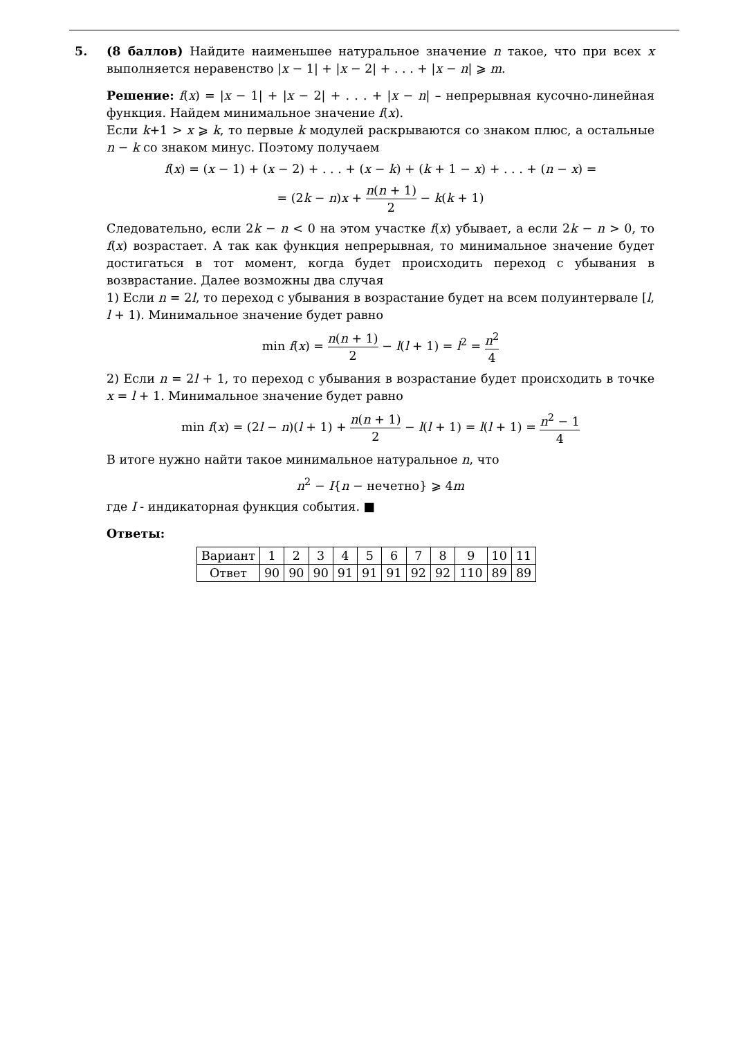5. (8 баллов) Найдите наименьшее натуральное значение n такое, что при всех x выполняется неравенство |x − 1| + |x − 2| + . . . + |x − n| ⩾ m.
Решение: f(x) = |x − 1| + |x − 2| + . . . + |x − n| – непрерывная кусочно-линейная функция. Найдем минимальное значение f(x).
Если k+1 > x ⩾ k, то первые k модулей раскрываются со знаком плюс, а остальные n − k со знаком минус. Поэтому получаем
f(x) = (x − 1) + (x − 2) + . . . + (x − k) + (k + 1 − x) + . . . + (n − x) =
= (2k − n)x + n(n + 1) 2 − k(k + 1)
Следовательно, если 2k − n < 0 на этом участке f(x) убывает, а если 2k − n > 0, то f(x) возрастает. А так как функция непрерывная, то минимальное значение будет достигаться в тот момент, когда будет происходить переход с убывания в возврастание. Далее возможны два случая
1) Если n = 2l, то переход с убывания в возрастание будет на всем полуинтервале [l, l + 1). Минимальное значение будет равно
min f(x) = n(n + 1) 2 − l(l + 1) = l<sup>2</sup> = n<sup>2</sup> 4
2) Если n = 2l + 1, то переход с убывания в возрастание будет происходить в точке x = l + 1. Минимальное значение будет равно
min f(x) = (2l − n)(l + 1) + n(n + 1) 2 − l(l + 1) = l(l + 1) = n<sup>2</sup> − 1 4
В итоге нужно найти такое минимальное натуральное n, что
n<sup>2</sup> − I{n − нечетно} ⩾ 4m
где I - индикаторная функция события. ■
Ответы:
| Вариант | 1 | 2 | 3 | 4 | 5 | 6 | 7 | 8 | 9 | 10 | 11 |
| Ответ | 90 | 90 | 90 | 91 | 91 | 91 | 92 | 92 | 110 | 89 | 89 |